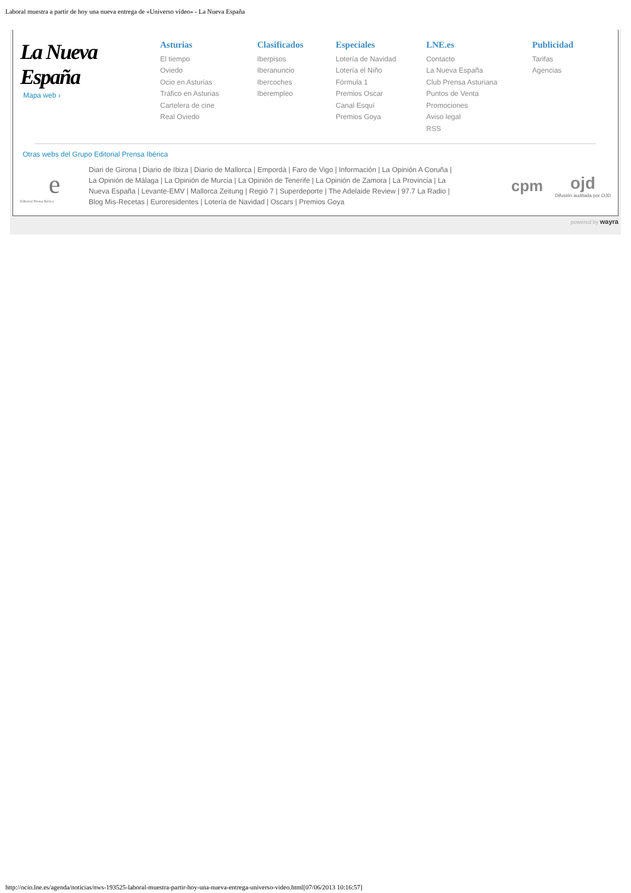Laboral muestra a partir de hoy una nueva entrega de «Universo vídeo» - La Nueva España
La Nueva España
Mapa web ›
Asturias
El tiempo
Oviedo
Ocio en Asturias
Tráfico en Asturias
Cartelera de cine
Real Oviedo
Clasificados
Iberpisos
Iberanuncio
Ibercoches
Iberempleo
Especiales
Lotería de Navidad
Lotería el Niño
Fórmula 1
Premios Oscar
Canal Esquí
Premios Goya
LNE.es
Contacto
La Nueva España
Club Prensa Asturiana
Puntos de Venta
Promociones
Aviso legal
RSS
Publicidad
Tarifas
Agencias
Otras webs del Grupo Editorial Prensa Ibérica
e
Editorial Prensa Ibérica
Diari de Girona | Diario de Ibiza | Diario de Mallorca | Empordà | Faro de Vigo | Información | La Opinión A Coruña | La Opinión de Málaga | La Opinión de Murcia | La Opinión de Tenerife | La Opinión de Zamora | La Provincia | La Nueva España | Levante-EMV | Mallorca Zeitung | Regió 7 | Superdeporte | The Adelaide Review | 97.7 La Radio | Blog Mis-Recetas | Euroresidentes | Lotería de Navidad | Oscars | Premios Goya
cpm
ojd
Difusión auditada por OJD
powered by wayra
http://ocio.lne.es/agenda/noticias/nws-193525-laboral-muestra-partir-hoy-una-nueva-entrega-universo-video.html[07/06/2013 10:16:57]